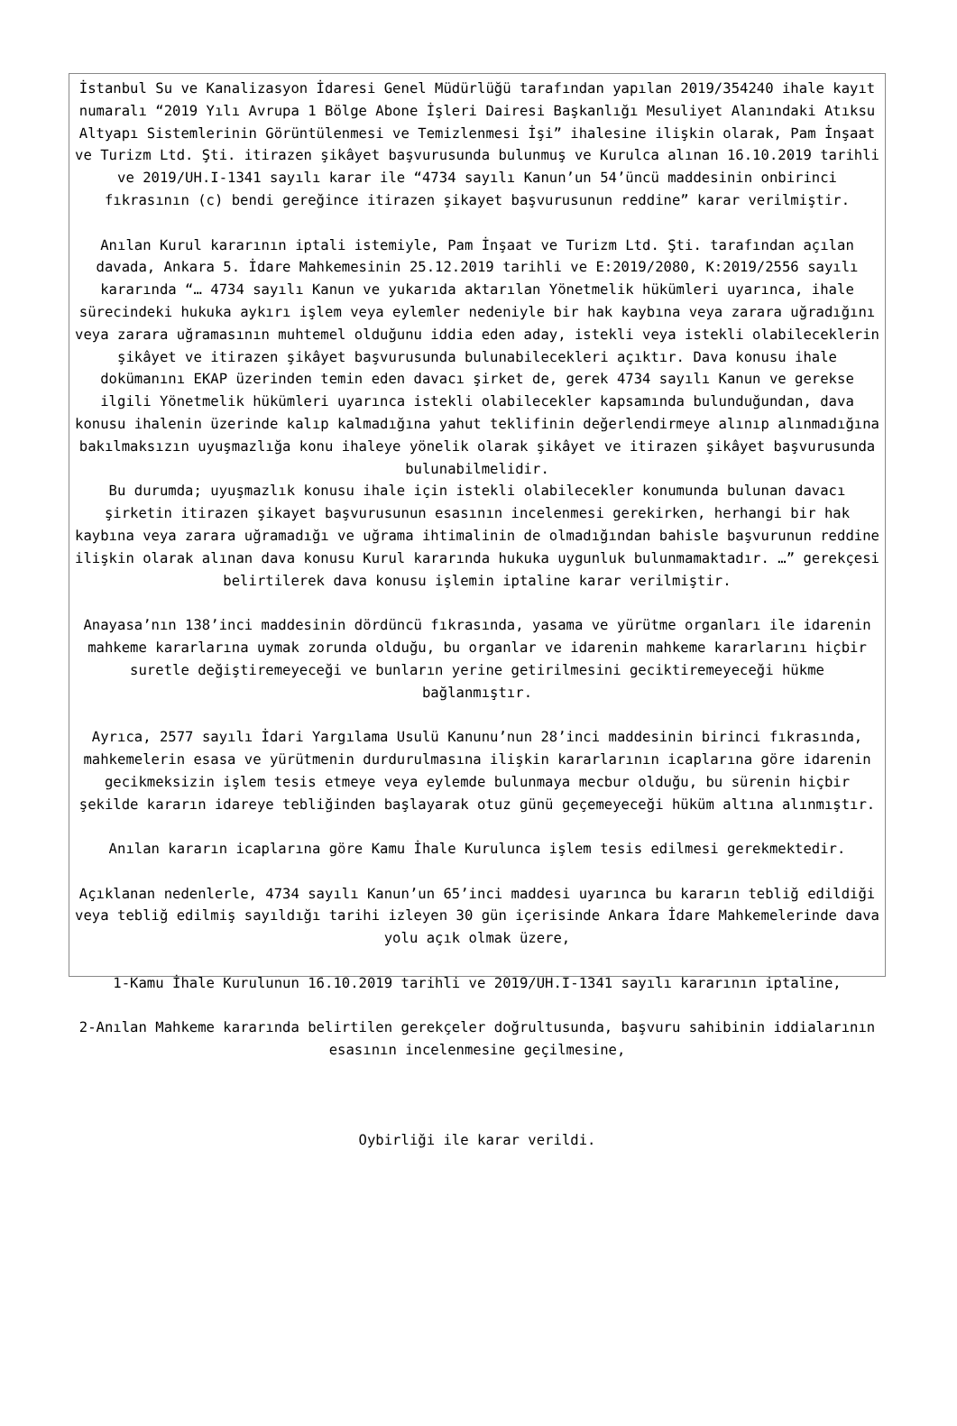İstanbul Su ve Kanalizasyon İdaresi Genel Müdürlüğü tarafından yapılan 2019/354240 ihale kayıt numaralı “2019 Yılı Avrupa 1 Bölge Abone İşleri Dairesi Başkanlığı Mesuliyet Alanındaki Atıksu Altyapı Sistemlerinin Görüntülenmesi ve Temizlenmesi İşi” ihalesine ilişkin olarak, Pam İnşaat ve Turizm Ltd. Şti. itirazen şikâyet başvurusunda bulunmuş ve Kurulca alınan 16.10.2019 tarihli ve 2019/UH.I-1341 sayılı karar ile “4734 sayılı Kanun’un 54’üncü maddesinin onbirinci fıkrasının (c) bendi gereğince itirazen şikayet başvurusunun reddine” karar verilmiştir.
Anılan Kurul kararının iptali istemiyle, Pam İnşaat ve Turizm Ltd. Şti. tarafından açılan davada, Ankara 5. İdare Mahkemesinin 25.12.2019 tarihli ve E:2019/2080, K:2019/2556 sayılı kararında “… 4734 sayılı Kanun ve yukarıda aktarılan Yönetmelik hükümleri uyarınca, ihale sürecindeki hukuka aykırı işlem veya eylemler nedeniyle bir hak kaybına veya zarara uğradığını veya zarara uğramasının muhtemel olduğunu iddia eden aday, istekli veya istekli olabileceklerin şikâyet ve itirazen şikâyet başvurusunda bulunabilecekleri açıktır. Dava konusu ihale dokümanını EKAP üzerinden temin eden davacı şirket de, gerek 4734 sayılı Kanun ve gerekse ilgili Yönetmelik hükümleri uyarınca istekli olabilecekler kapsamında bulunduğundan, dava konusu ihalenin üzerinde kalıp kalmadığına yahut teklifinin değerlendirmeye alınıp alınmadığına bakılmaksızın uyuşmazlığa konu ihaleye yönelik olarak şikâyet ve itirazen şikâyet başvurusunda bulunabilmelidir.
Bu durumda; uyuşmazlık konusu ihale için istekli olabilecekler konumunda bulunan davacı şirketin itirazen şikayet başvurusunun esasının incelenmesi gerekirken, herhangi bir hak kaybına veya zarara uğramadığı ve uğrama ihtimalinin de olmadığından bahisle başvurunun reddine ilişkin olarak alınan dava konusu Kurul kararında hukuka uygunluk bulunmamaktadır. …” gerekçesi belirtilerek dava konusu işlemin iptaline karar verilmiştir.
Anayasa’nın 138’inci maddesinin dördüncü fıkrasında, yasama ve yürütme organları ile idarenin mahkeme kararlarına uymak zorunda olduğu, bu organlar ve idarenin mahkeme kararlarını hiçbir suretle değiştiremeyeceği ve bunların yerine getirilmesini geciktiremeyeceği hükme bağlanmıştır.
Ayrıca, 2577 sayılı İdari Yargılama Usulü Kanunu’nun 28’inci maddesinin birinci fıkrasında, mahkemelerin esasa ve yürütmenin durdurulmasına ilişkin kararlarının icaplarına göre idarenin gecikmeksizin işlem tesis etmeye veya eylemde bulunmaya mecbur olduğu, bu sürenin hiçbir şekilde kararın idareye tebliğinden başlayarak otuz günü geçemeyeceği hüküm altına alınmıştır.
Anılan kararın icaplarına göre Kamu İhale Kurulunca işlem tesis edilmesi gerekmektedir.
Açıklanan nedenlerle, 4734 sayılı Kanun’un 65’inci maddesi uyarınca bu kararın tebliğ edildiği veya tebliğ edilmiş sayıldığı tarihi izleyen 30 gün içerisinde Ankara İdare Mahkemelerinde dava yolu açık olmak üzere,
1-Kamu İhale Kurulunun 16.10.2019 tarihli ve 2019/UH.I-1341 sayılı kararının iptaline,
2-Anılan Mahkeme kararında belirtilen gerekçeler doğrultusunda, başvuru sahibinin iddialarının esasının incelenmesine geçilmesine,
Oybirliği ile karar verildi.